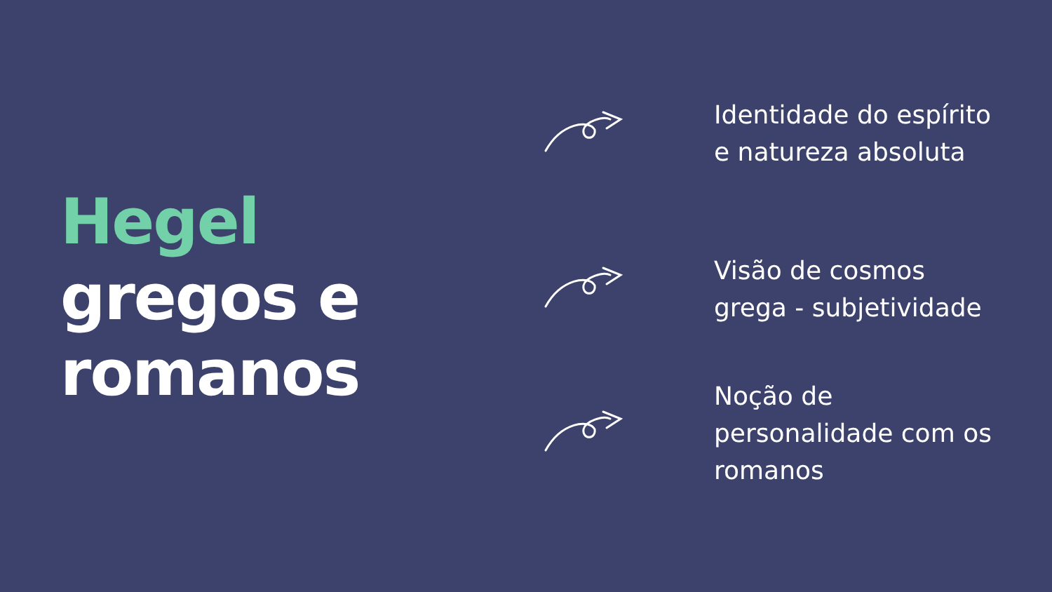Hegel
gregos e
romanos
Identidade do espírito
e natureza absoluta
Visão de cosmos
grega - subjetividade
Noção de
personalidade com os
romanos